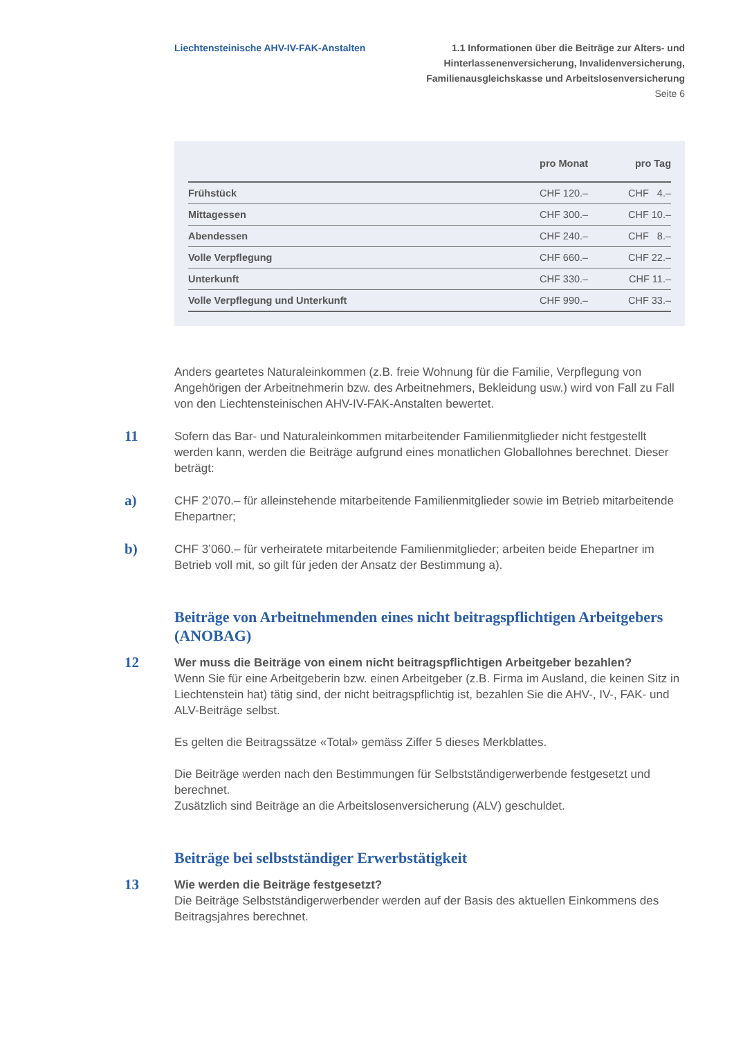Liechtensteinische AHV-IV-FAK-Anstalten
1.1 Informationen über die Beiträge zur Alters- und
Hinterlassenenversicherung, Invalidenversicherung,
Familienausgleichskasse und Arbeitslosenversicherung
Seite 6
| | pro Monat | pro Tag |
| --- | --- | --- |
| Frühstück | CHF 120.– | CHF 4.– |
| Mittagessen | CHF 300.– | CHF 10.– |
| Abendessen | CHF 240.– | CHF 8.– |
| Volle Verpflegung | CHF 660.– | CHF 22.– |
| Unterkunft | CHF 330.– | CHF 11.– |
| Volle Verpflegung und Unterkunft | CHF 990.– | CHF 33.– |
Anders geartetes Naturaleinkommen (z.B. freie Wohnung für die Familie, Verpflegung von Angehörigen der Arbeitnehmerin bzw. des Arbeitnehmers, Bekleidung usw.) wird von Fall zu Fall von den Liechtensteinischen AHV-IV-FAK-Anstalten bewertet.
11
Sofern das Bar- und Naturaleinkommen mitarbeitender Familienmitglieder nicht festgestellt werden kann, werden die Beiträge aufgrund eines monatlichen Globallohnes berechnet. Dieser beträgt:
a)
CHF 2’070.– für alleinstehende mitarbeitende Familienmitglieder sowie im Betrieb mitarbeitende Ehepartner;
b)
CHF 3’060.– für verheiratete mitarbeitende Familienmitglieder; arbeiten beide Ehepartner im Betrieb voll mit, so gilt für jeden der Ansatz der Bestimmung a).
Beiträge von Arbeitnehmenden eines nicht beitragspflichtigen Arbeitgebers (ANOBAG)
12
Wer muss die Beiträge von einem nicht beitragspflichtigen Arbeitgeber bezahlen?
Wenn Sie für eine Arbeitgeberin bzw. einen Arbeitgeber (z.B. Firma im Ausland, die keinen Sitz in Liechtenstein hat) tätig sind, der nicht beitragspflichtig ist, bezahlen Sie die AHV-, IV-, FAK- und ALV-Beiträge selbst.
Es gelten die Beitragssätze «Total» gemäss Ziffer 5 dieses Merkblattes.
Die Beiträge werden nach den Bestimmungen für Selbstständigerwerbende festgesetzt und berechnet.
Zusätzlich sind Beiträge an die Arbeitslosenversicherung (ALV) geschuldet.
Beiträge bei selbstständiger Erwerbstätigkeit
13
Wie werden die Beiträge festgesetzt?
Die Beiträge Selbstständigerwerbender werden auf der Basis des aktuellen Einkommens des Beitragsjahres berechnet.